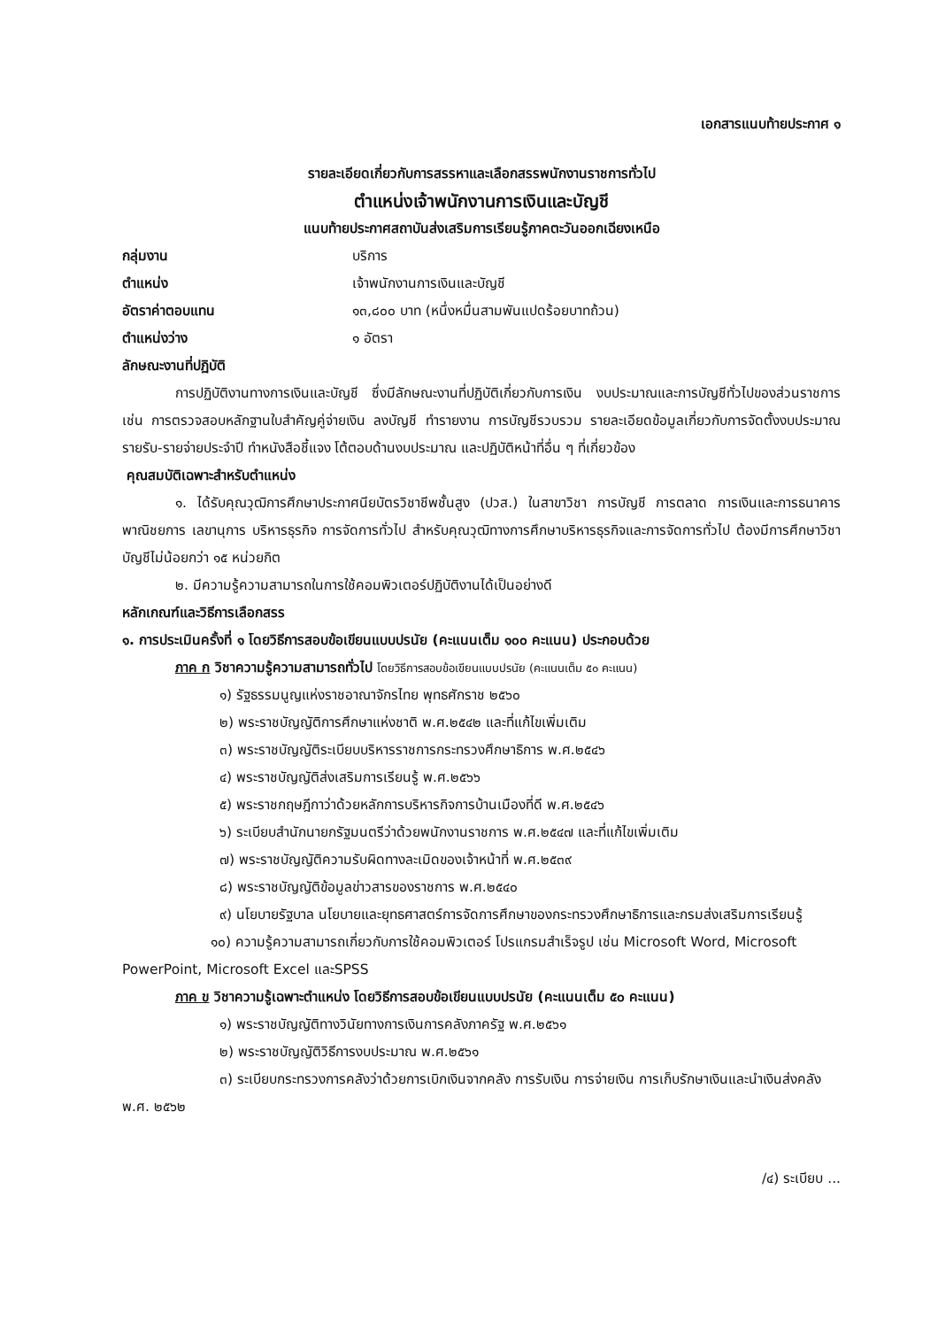เอกสารแนบท้ายประกาศ ๑
รายละเอียดเกี่ยวกับการสรรหาและเลือกสรรพนักงานราชการทั่วไป
ตำแหน่งเจ้าพนักงานการเงินและบัญชี
แนบท้ายประกาศสถาบันส่งเสริมการเรียนรู้ภาคตะวันออกเฉียงเหนือ
กลุ่มงาน บริการ
ตำแหน่ง เจ้าพนักงานการเงินและบัญชี
อัตราค่าตอบแทน ๑๓,๘๐๐ บาท (หนึ่งหมื่นสามพันแปดร้อยบาทถ้วน)
ตำแหน่งว่าง ๑ อัตรา
ลักษณะงานที่ปฏิบัติ
การปฏิบัติงานทางการเงินและบัญชี ซึ่งมีลักษณะงานที่ปฏิบัติเกี่ยวกับการเงิน งบประมาณและการบัญชีทั่วไปของส่วนราชการ เช่น การตรวจสอบหลักฐานใบสำคัญคู่จ่ายเงิน ลงบัญชี ทำรายงาน การบัญชีรวบรวม รายละเอียดข้อมูลเกี่ยวกับการจัดตั้งงบประมาณ รายรับ-รายจ่ายประจำปี ทำหนังสือชี้แจง โต้ตอบด้านงบประมาณ และปฏิบัติหน้าที่อื่น ๆ ที่เกี่ยวข้อง
คุณสมบัติเฉพาะสำหรับตำแหน่ง
๑. ได้รับคุณวุฒิการศึกษาประกาศนียบัตรวิชาชีพชั้นสูง (ปวส.) ในสาขาวิชา การบัญชี การตลาด การเงินและการธนาคาร พาณิชยการ เลขานุการ บริหารธุรกิจ การจัดการทั่วไป สำหรับคุณวุฒิทางการศึกษาบริหารธุรกิจและการจัดการทั่วไป ต้องมีการศึกษาวิชาบัญชีไม่น้อยกว่า ๑๕ หน่วยกิต
๒. มีความรู้ความสามารถในการใช้คอมพิวเตอร์ปฏิบัติงานได้เป็นอย่างดี
หลักเกณฑ์และวิธีการเลือกสรร
๑. การประเมินครั้งที่ ๑ โดยวิธีการสอบข้อเขียนแบบปรนัย (คะแนนเต็ม ๑๐๐ คะแนน) ประกอบด้วย
ภาค ก วิชาความรู้ความสามารถทั่วไป โดยวิธีการสอบข้อเขียนแบบปรนัย (คะแนนเต็ม ๕๐ คะแนน)
๑) รัฐธรรมนูญแห่งราชอาณาจักรไทย พุทธศักราช ๒๕๖๐
๒) พระราชบัญญัติการศึกษาแห่งชาติ พ.ศ.๒๕๔๒ และที่แก้ไขเพิ่มเติม
๓) พระราชบัญญัติระเบียบบริหารราชการกระทรวงศึกษาธิการ พ.ศ.๒๕๔๖
๔) พระราชบัญญัติส่งเสริมการเรียนรู้ พ.ศ.๒๕๖๖
๕) พระราชกฤษฎีกาว่าด้วยหลักการบริหารกิจการบ้านเมืองที่ดี พ.ศ.๒๕๔๖
๖) ระเบียบสำนักนายกรัฐมนตรีว่าด้วยพนักงานราชการ พ.ศ.๒๕๔๗ และที่แก้ไขเพิ่มเติม
๗) พระราชบัญญัติความรับผิดทางละเมิดของเจ้าหน้าที่ พ.ศ.๒๕๓๙
๘) พระราชบัญญัติข้อมูลข่าวสารของราชการ พ.ศ.๒๕๔๐
๙) นโยบายรัฐบาล นโยบายและยุทธศาสตร์การจัดการศึกษาของกระทรวงศึกษาธิการและกรมส่งเสริมการเรียนรู้
๑๐) ความรู้ความสามารถเกี่ยวกับการใช้คอมพิวเตอร์ โปรแกรมสำเร็จรูป เช่น Microsoft Word, Microsoft PowerPoint, Microsoft Excel และSPSS
ภาค ข วิชาความรู้เฉพาะตำแหน่ง โดยวิธีการสอบข้อเขียนแบบปรนัย (คะแนนเต็ม ๕๐ คะแนน)
๑) พระราชบัญญัติทางวินัยทางการเงินการคลังภาครัฐ พ.ศ.๒๕๖๑
๒) พระราชบัญญัติวิธีการงบประมาณ พ.ศ.๒๕๖๑
๓) ระเบียบกระทรวงการคลังว่าด้วยการเบิกเงินจากคลัง การรับเงิน การจ่ายเงิน การเก็บรักษาเงินและนำเงินส่งคลัง พ.ศ. ๒๕๖๒
/๔) ระเบียบ ...